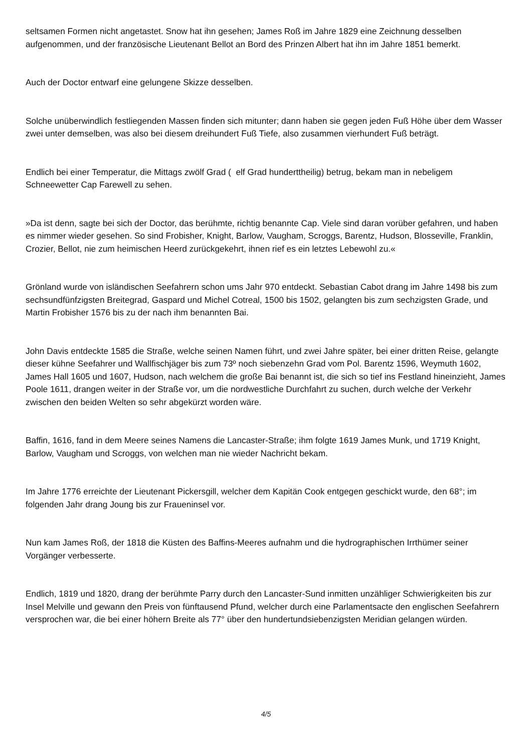seltsamen Formen nicht angetastet. Snow hat ihn gesehen; James Roß im Jahre 1829 eine Zeichnung desselben aufgenommen, und der französische Lieutenant Bellot an Bord des Prinzen Albert hat ihn im Jahre 1851 bemerkt.
Auch der Doctor entwarf eine gelungene Skizze desselben.
Solche unüberwindlich festliegenden Massen finden sich mitunter; dann haben sie gegen jeden Fuß Höhe über dem Wasser zwei unter demselben, was also bei diesem dreihundert Fuß Tiefe, also zusammen vierhundert Fuß beträgt.
Endlich bei einer Temperatur, die Mittags zwölf Grad ( elf Grad hunderttheilig) betrug, bekam man in nebeligem Schneewetter Cap Farewell zu sehen.
»Da ist denn, sagte bei sich der Doctor, das berühmte, richtig benannte Cap. Viele sind daran vorüber gefahren, und haben es nimmer wieder gesehen. So sind Frobisher, Knight, Barlow, Vaugham, Scroggs, Barentz, Hudson, Blosseville, Franklin, Crozier, Bellot, nie zum heimischen Heerd zurückgekehrt, ihnen rief es ein letztes Lebewohl zu.«
Grönland wurde von isländischen Seefahrern schon ums Jahr 970 entdeckt. Sebastian Cabot drang im Jahre 1498 bis zum sechsundfünfzigsten Breitegrad, Gaspard und Michel Cotreal, 1500 bis 1502, gelangten bis zum sechzigsten Grade, und Martin Frobisher 1576 bis zu der nach ihm benannten Bai.
John Davis entdeckte 1585 die Straße, welche seinen Namen führt, und zwei Jahre später, bei einer dritten Reise, gelangte dieser kühne Seefahrer und Wallfischjäger bis zum 73º noch siebenzehn Grad vom Pol. Barentz 1596, Weymuth 1602, James Hall 1605 und 1607, Hudson, nach welchem die große Bai benannt ist, die sich so tief ins Festland hineinzieht, James Poole 1611, drangen weiter in der Straße vor, um die nordwestliche Durchfahrt zu suchen, durch welche der Verkehr zwischen den beiden Welten so sehr abgekürzt worden wäre.
Baffin, 1616, fand in dem Meere seines Namens die Lancaster-Straße; ihm folgte 1619 James Munk, und 1719 Knight, Barlow, Vaugham und Scroggs, von welchen man nie wieder Nachricht bekam.
Im Jahre 1776 erreichte der Lieutenant Pickersgill, welcher dem Kapitän Cook entgegen geschickt wurde, den 68°; im folgenden Jahr drang Joung bis zur Fraueninsel vor.
Nun kam James Roß, der 1818 die Küsten des Baffins-Meeres aufnahm und die hydrographischen Irrthümer seiner Vorgänger verbesserte.
Endlich, 1819 und 1820, drang der berühmte Parry durch den Lancaster-Sund inmitten unzähliger Schwierigkeiten bis zur Insel Melville und gewann den Preis von fünftausend Pfund, welcher durch eine Parlamentsacte den englischen Seefahrern versprochen war, die bei einer höhern Breite als 77° über den hundertundsiebenzigsten Meridian gelangen würden.
4/5